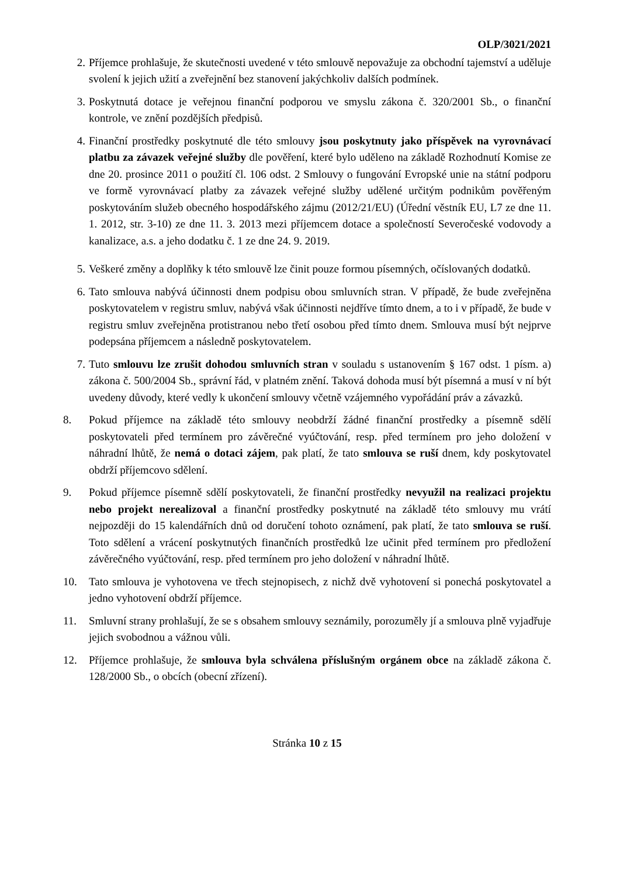OLP/3021/2021
2. Příjemce prohlašuje, že skutečnosti uvedené v této smlouvě nepovažuje za obchodní tajemství a uděluje svolení k jejich užití a zveřejnění bez stanovení jakýchkoliv dalších podmínek.
3. Poskytnutá dotace je veřejnou finanční podporou ve smyslu zákona č. 320/2001 Sb., o finanční kontrole, ve znění pozdějších předpisů.
4. Finanční prostředky poskytnuté dle této smlouvy jsou poskytnuty jako příspěvek na vyrovnávací platbu za závazek veřejné služby dle pověření, které bylo uděleno na základě Rozhodnutí Komise ze dne 20. prosince 2011 o použití čl. 106 odst. 2 Smlouvy o fungování Evropské unie na státní podporu ve formě vyrovnávací platby za závazek veřejné služby udělené určitým podnikům pověřeným poskytováním služeb obecného hospodářského zájmu (2012/21/EU) (Úřední věstník EU, L7 ze dne 11. 1. 2012, str. 3-10) ze dne 11. 3. 2013 mezi příjemcem dotace a společností Severočeské vodovody a kanalizace, a.s. a jeho dodatku č. 1 ze dne 24. 9. 2019.
5. Veškeré změny a doplňky k této smlouvě lze činit pouze formou písemných, očíslovaných dodatků.
6. Tato smlouva nabývá účinnosti dnem podpisu obou smluvních stran. V případě, že bude zveřejněna poskytovatelem v registru smluv, nabývá však účinnosti nejdříve tímto dnem, a to i v případě, že bude v registru smluv zveřejněna protistranou nebo třetí osobou před tímto dnem. Smlouva musí být nejprve podepsána příjemcem a následně poskytovatelem.
7. Tuto smlouvu lze zrušit dohodou smluvních stran v souladu s ustanovením § 167 odst. 1 písm. a) zákona č. 500/2004 Sb., správní řád, v platném znění. Taková dohoda musí být písemná a musí v ní být uvedeny důvody, které vedly k ukončení smlouvy včetně vzájemného vypořádání práv a závazků.
8. Pokud příjemce na základě této smlouvy neobdrží žádné finanční prostředky a písemně sdělí poskytovateli před termínem pro závěrečné vyúčtování, resp. před termínem pro jeho doložení v náhradní lhůtě, že nemá o dotaci zájem, pak platí, že tato smlouva se ruší dnem, kdy poskytovatel obdrží příjemcovo sdělení.
9. Pokud příjemce písemně sdělí poskytovateli, že finanční prostředky nevyužil na realizaci projektu nebo projekt nerealizoval a finanční prostředky poskytnuté na základě této smlouvy mu vrátí nejpozději do 15 kalendářních dnů od doručení tohoto oznámení, pak platí, že tato smlouva se ruší. Toto sdělení a vrácení poskytnutých finančních prostředků lze učinit před termínem pro předložení závěrečného vyúčtování, resp. před termínem pro jeho doložení v náhradní lhůtě.
10. Tato smlouva je vyhotovena ve třech stejnopisech, z nichž dvě vyhotovení si ponechá poskytovatel a jedno vyhotovení obdrží příjemce.
11. Smluvní strany prohlašují, že se s obsahem smlouvy seznámily, porozuměly jí a smlouva plně vyjadřuje jejich svobodnou a vážnou vůli.
12. Příjemce prohlašuje, že smlouva byla schválena příslušným orgánem obce na základě zákona č. 128/2000 Sb., o obcích (obecní zřízení).
Stránka 10 z 15